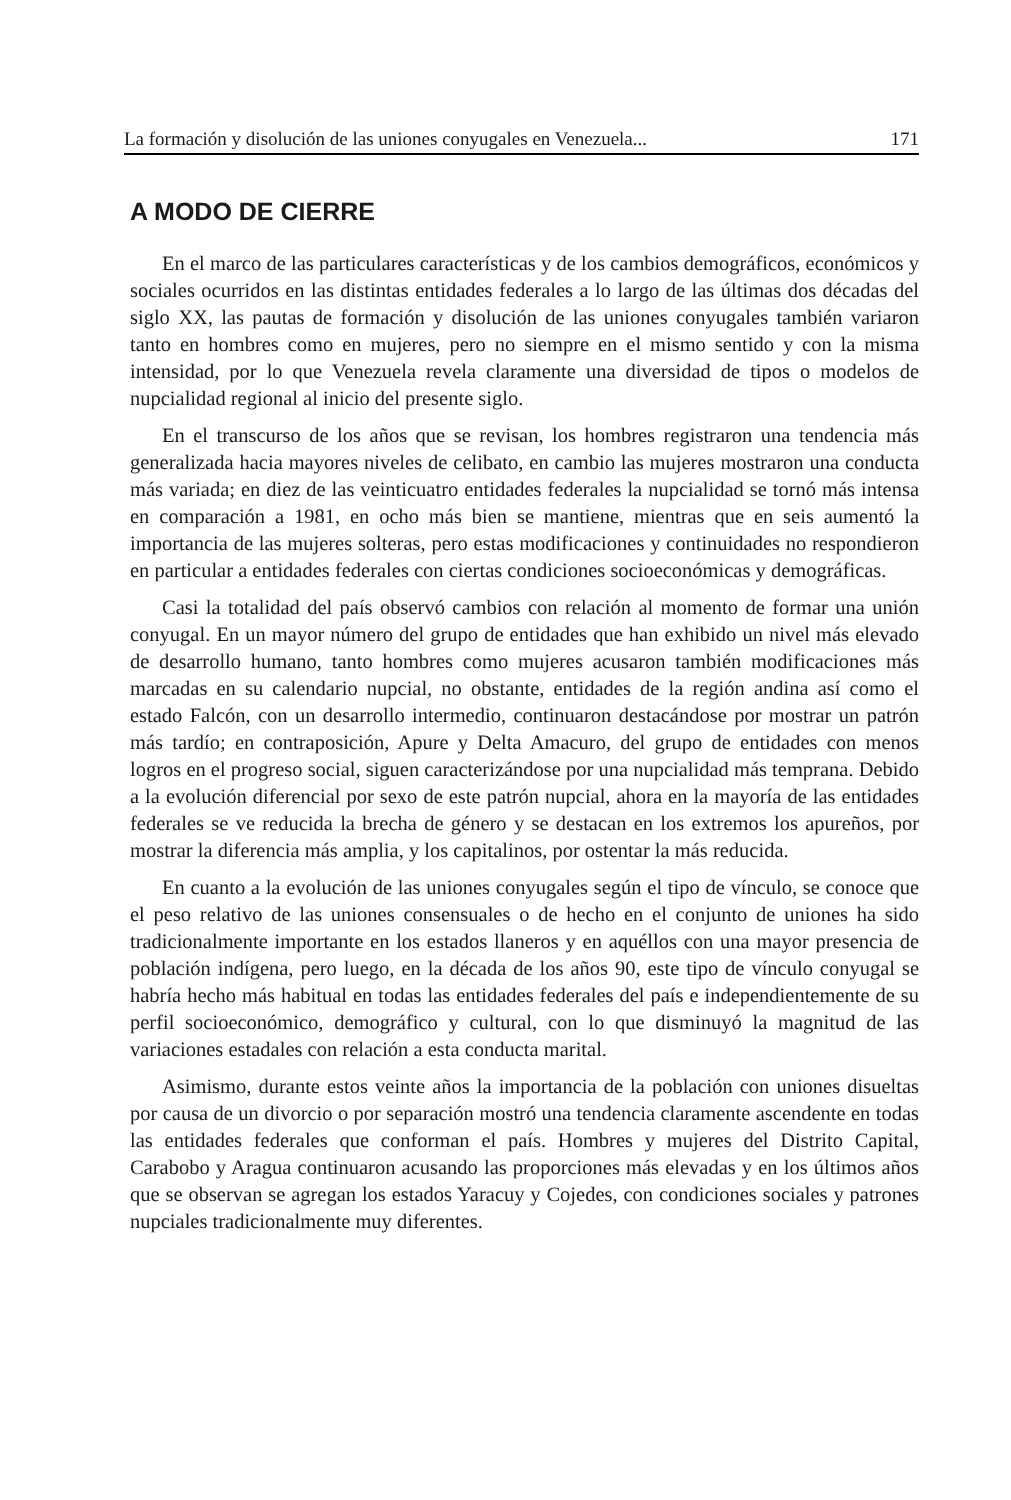La formación y disolución de las uniones conyugales en Venezuela... 171
A MODO DE CIERRE
En el marco de las particulares características y de los cambios demográficos, económicos y sociales ocurridos en las distintas entidades federales a lo largo de las últimas dos décadas del siglo XX, las pautas de formación y disolución de las uniones conyugales también variaron tanto en hombres como en mujeres, pero no siempre en el mismo sentido y con la misma intensidad, por lo que Venezuela revela claramente una diversidad de tipos o modelos de nupcialidad regional al inicio del presente siglo.
En el transcurso de los años que se revisan, los hombres registraron una tendencia más generalizada hacia mayores niveles de celibato, en cambio las mujeres mostraron una conducta más variada; en diez de las veinticuatro entidades federales la nupcialidad se tornó más intensa en comparación a 1981, en ocho más bien se mantiene, mientras que en seis aumentó la importancia de las mujeres solteras, pero estas modificaciones y continuidades no respondieron en particular a entidades federales con ciertas condiciones socioeconómicas y demográficas.
Casi la totalidad del país observó cambios con relación al momento de formar una unión conyugal. En un mayor número del grupo de entidades que han exhibido un nivel más elevado de desarrollo humano, tanto hombres como mujeres acusaron también modificaciones más marcadas en su calendario nupcial, no obstante, entidades de la región andina así como el estado Falcón, con un desarrollo intermedio, continuaron destacándose por mostrar un patrón más tardío; en contraposición, Apure y Delta Amacuro, del grupo de entidades con menos logros en el progreso social, siguen caracterizándose por una nupcialidad más temprana. Debido a la evolución diferencial por sexo de este patrón nupcial, ahora en la mayoría de las entidades federales se ve reducida la brecha de género y se destacan en los extremos los apureños, por mostrar la diferencia más amplia, y los capitalinos, por ostentar la más reducida.
En cuanto a la evolución de las uniones conyugales según el tipo de vínculo, se conoce que el peso relativo de las uniones consensuales o de hecho en el conjunto de uniones ha sido tradicionalmente importante en los estados llaneros y en aquéllos con una mayor presencia de población indígena, pero luego, en la década de los años 90, este tipo de vínculo conyugal se habría hecho más habitual en todas las entidades federales del país e independientemente de su perfil socioeconómico, demográfico y cultural, con lo que disminuyó la magnitud de las variaciones estadales con relación a esta conducta marital.
Asimismo, durante estos veinte años la importancia de la población con uniones disueltas por causa de un divorcio o por separación mostró una tendencia claramente ascendente en todas las entidades federales que conforman el país. Hombres y mujeres del Distrito Capital, Carabobo y Aragua continuaron acusando las proporciones más elevadas y en los últimos años que se observan se agregan los estados Yaracuy y Cojedes, con condiciones sociales y patrones nupciales tradicionalmente muy diferentes.